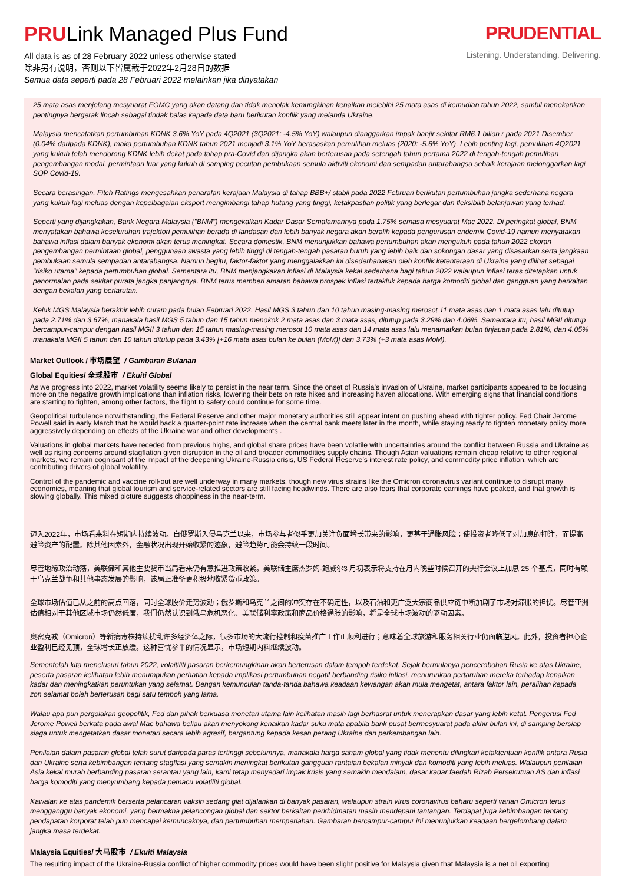PRULink Managed Plus Fund
All data is as of 28 February 2022 unless otherwise stated
除非另有说明，否则以下皆属截于2022年2月28日的数据
Semua data seperti pada 28 Februari 2022 melainkan jika dinyatakan
PRUDENTIAL
Listening. Understanding. Delivering.
25 mata asas menjelang mesyuarat FOMC yang akan datang dan tidak menolak kemungkinan kenaikan melebihi 25 mata asas di kemudian tahun 2022, sambil menekankan pentingnya bergerak lincah sebagai tindak balas kepada data baru berikutan konflik yang melanda Ukraine.
Malaysia mencatatkan pertumbuhan KDNK 3.6% YoY pada 4Q2021 (3Q2021: -4.5% YoY) walaupun dianggarkan impak banjir sekitar RM6.1 bilion r pada 2021 Disember (0.04% daripada KDNK), maka pertumbuhan KDNK tahun 2021 menjadi 3.1% YoY berasaskan pemulihan meluas (2020: -5.6% YoY). Lebih penting lagi, pemulihan 4Q2021 yang kukuh telah mendorong KDNK lebih dekat pada tahap pra-Covid dan dijangka akan berterusan pada setengah tahun pertama 2022 di tengah-tengah pemulihan pengembangan modal, permintaan luar yang kukuh di samping pecutan pembukaan semula aktiviti ekonomi dan sempadan antarabangsa sebaik kerajaan melonggarkan lagi SOP Covid-19.
Secara berasingan, Fitch Ratings mengesahkan penarafan kerajaan Malaysia di tahap BBB+/ stabil pada 2022 Februari berikutan pertumbuhan jangka sederhana negara yang kukuh lagi meluas dengan kepelbagaian eksport mengimbangi tahap hutang yang tinggi, ketakpastian politik yang berlegar dan fleksibiliti belanjawan yang terhad.
Seperti yang dijangkakan, Bank Negara Malaysia ("BNM") mengekalkan Kadar Dasar Semalamannya pada 1.75% semasa mesyuarat Mac 2022. Di peringkat global, BNM menyatakan bahawa keseluruhan trajektori pemulihan berada di landasan dan lebih banyak negara akan beralih kepada pengurusan endemik Covid-19 namun menyatakan bahawa inflasi dalam banyak ekonomi akan terus meningkat. Secara domestik, BNM menunjukkan bahawa pertumbuhan akan mengukuh pada tahun 2022 ekoran pengembangan permintaan global, penggunaan swasta yang lebih tinggi di tengah-tengah pasaran buruh yang lebih baik dan sokongan dasar yang disasarkan serta jangkaan pembukaan semula sempadan antarabangsa. Namun begitu, faktor-faktor yang menggalakkan ini disederhanakan oleh konflik ketenteraan di Ukraine yang dilihat sebagai "risiko utama" kepada pertumbuhan global. Sementara itu, BNM menjangkakan inflasi di Malaysia kekal sederhana bagi tahun 2022 walaupun inflasi teras ditetapkan untuk penormalan pada sekitar purata jangka panjangnya. BNM terus memberi amaran bahawa prospek inflasi tertakluk kepada harga komoditi global dan gangguan yang berkaitan dengan bekalan yang berlarutan.
Keluk MGS Malaysia berakhir lebih curam pada bulan Februari 2022. Hasil MGS 3 tahun dan 10 tahun masing-masing merosot 11 mata asas dan 1 mata asas lalu ditutup pada 2.71% dan 3.67%, manakala hasil MGS 5 tahun dan 15 tahun menokok 2 mata asas dan 3 mata asas, ditutup pada 3.29% dan 4.06%. Sementara itu, hasil MGII ditutup bercampur-campur dengan hasil MGII 3 tahun dan 15 tahun masing-masing merosot 10 mata asas dan 14 mata asas lalu menamatkan bulan tinjauan pada 2.81%, dan 4.05% manakala MGII 5 tahun dan 10 tahun ditutup pada 3.43% [+16 mata asas bulan ke bulan (MoM)] dan 3.73% (+3 mata asas MoM).
Market Outlook / 市场展望 / Gambaran Bulanan
Global Equities/ 全球股市 / Ekuiti Global
As we progress into 2022, market volatility seems likely to persist in the near term. Since the onset of Russia’s invasion of Ukraine, market participants appeared to be focusing more on the negative growth implications than inflation risks, lowering their bets on rate hikes and increasing haven allocations. With emerging signs that financial conditions are starting to tighten, among other factors, the flight to safety could continue for some time.
Geopolitical turbulence notwithstanding, the Federal Reserve and other major monetary authorities still appear intent on pushing ahead with tighter policy. Fed Chair Jerome Powell said in early March that he would back a quarter-point rate increase when the central bank meets later in the month, while staying ready to tighten monetary policy more aggressively depending on effects of the Ukraine war and other developments .
Valuations in global markets have receded from previous highs, and global share prices have been volatile with uncertainties around the conflict between Russia and Ukraine as well as rising concerns around stagflation given disruption in the oil and broader commodities supply chains. Though Asian valuations remain cheap relative to other regional markets, we remain cognisant of the impact of the deepening Ukraine-Russia crisis, US Federal Reserve’s interest rate policy, and commodity price inflation, which are contributing drivers of global volatility.
Control of the pandemic and vaccine roll-out are well underway in many markets, though new virus strains like the Omicron coronavirus variant continue to disrupt many economies, meaning that global tourism and service-related sectors are still facing headwinds. There are also fears that corporate earnings have peaked, and that growth is slowing globally. This mixed picture suggests choppiness in the near-term.
迈入2022年，市场看来料在短期内持续波动。自俄罗斯入侵乌克兰以来，市场参与者似乎更加关注负面增长带来的影响，更甚于通胀风险；使投资者降低了对加息的押注，而提高避险资产的配置。除其他因素外，金融状况出现开始收紧的迹象，避险趋势可能会持续一段时间。
尽管地缘政治动荡，美联储和其他主要货币当局看来仍有意推进政策收紧。美联储主席杰罗姆·鲍威尔3 月初表示将支持在月内晚些时候召开的央行会议上加息 25 个基点，同时有赖于乌克兰战争和其他事态发展的影响，该局正准备更积极地收紧货币政策。
全球市场估值已从之前的高点回落，同时全球股价走势波动；俄罗斯和乌克兰之间的冲突存在不确定性，以及石油和更广泛大宗商品供应链中断加剧了市场对滞胀的担忧。尽管亚洲估值相对于其他区域市场仍然低廉，我们仍然认识到俄乌危机恶化、美联储利率政策和商品价格通胀的影响，将是全球市场波动的驱动因素。
奥密克戎（Omicron）等新病毒株持续扰乱许多经济体之际，很多市场的大流行控制和疫苗推广工作正顺利进行；意味着全球旅游和服务相关行业仍面临逆风。此外，投资者担心企业盈利已经见顶，全球增长正放缓。这种喜忧参半的情况显示，市场短期内料继续波动。
Sementelah kita menelusuri tahun 2022, volaitiliti pasaran berkemungkinan akan berterusan dalam tempoh terdekat. Sejak bermulanya pencerobohan Rusia ke atas Ukraine, peserta pasaran kelihatan lebih menumpukan perhatian kepada implikasi pertumbuhan negatif berbanding risiko inflasi, menurunkan pertaruhan mereka terhadap kenaikan kadar dan meningkatkan peruntukan yang selamat. Dengan kemunculan tanda-tanda bahawa keadaan kewangan akan mula mengetat, antara faktor lain, peralihan kepada zon selamat boleh berterusan bagi satu tempoh yang lama.
Walau apa pun pergolakan geopolitik, Fed dan pihak berkuasa monetari utama lain kelihatan masih lagi berhasrat untuk menerapkan dasar yang lebih ketat. Pengerusi Fed Jerome Powell berkata pada awal Mac bahawa beliau akan menyokong kenaikan kadar suku mata apabila bank pusat bermesyuarat pada akhir bulan ini, di samping bersiap siaga untuk mengetatkan dasar monetari secara lebih agresif, bergantung kepada kesan perang Ukraine dan perkembangan lain.
Penilaian dalam pasaran global telah surut daripada paras tertinggi sebelumnya, manakala harga saham global yang tidak menentu dilingkari ketaktentuan konflik antara Rusia dan Ukraine serta kebimbangan tentang stagflasi yang semakin meningkat berikutan gangguan rantaian bekalan minyak dan komoditi yang lebih meluas. Walaupun penilaian Asia kekal murah berbanding pasaran serantau yang lain, kami tetap menyedari impak krisis yang semakin mendalam, dasar kadar faedah Rizab Persekutuan AS dan inflasi harga komoditi yang menyumbang kepada pemacu volatiliti global.
Kawalan ke atas pandemik berserta pelancaran vaksin sedang giat dijalankan di banyak pasaran, walaupun strain virus coronavirus baharu seperti varian Omicron terus mengganggu banyak ekonomi, yang bermakna pelancongan global dan sektor berkaitan perkhidmatan masih mendepani tantangan. Terdapat juga kebimbangan tentang pendapatan korporat telah pun mencapai kemuncaknya, dan pertumbuhan memperlahan. Gambaran bercampur-campur ini menunjukkan keadaan bergelombang dalam jangka masa terdekat.
Malaysia Equities/ 大马股市 / Ekuiti Malaysia
The resulting impact of the Ukraine-Russia conflict of higher commodity prices would have been slight positive for Malaysia given that Malaysia is a net oil exporting